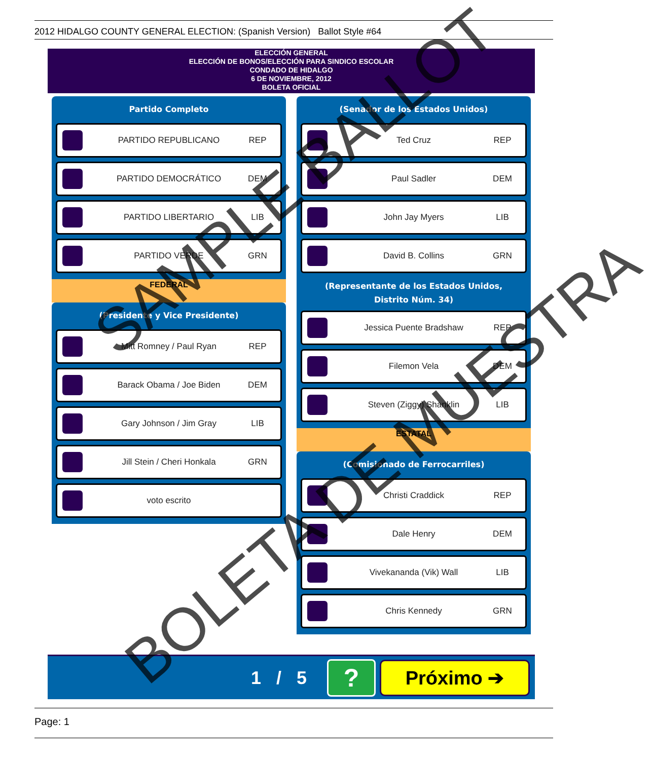2012 HIDALGO COUNTY GENERAL ELECTION: (Spanish Version) Ballot Style #64
ELECCIÓN GENERAL
ELECCIÓN DE BONOS/ELECCIÓN PARA SINDICO ESCOLAR
CONDADO DE HIDALGO
6 DE NOVIEMBRE, 2012
BOLETA OFICIAL
Partido Completo
PARTIDO REPUBLICANO REP
PARTIDO DEMOCRÁTICO DEM
PARTIDO LIBERTARIO LIB
PARTIDO VERDE GRN
FEDERAL
(Presidente y Vice Presidente)
Mitt Romney / Paul Ryan REP
Barack Obama / Joe Biden DEM
Gary Johnson / Jim Gray LIB
Jill Stein / Cheri Honkala GRN
voto escrito
(Senador de los Estados Unidos)
Ted Cruz REP
Paul Sadler DEM
John Jay Myers LIB
David B. Collins GRN
(Representante de los Estados Unidos,
Distrito Núm. 34)
Jessica Puente Bradshaw REP
Filemon Vela DEM
Steven (Ziggy) Shanklin LIB
ESTATAL
(Comisionado de Ferrocarriles)
Christi Craddick REP
Dale Henry DEM
Vivekananda (Vik) Wall LIB
Chris Kennedy GRN
1 / 5
?
Próximo ➔
Page: 1
SAMPLE BALLOT
BOLETA DE MUESTRA